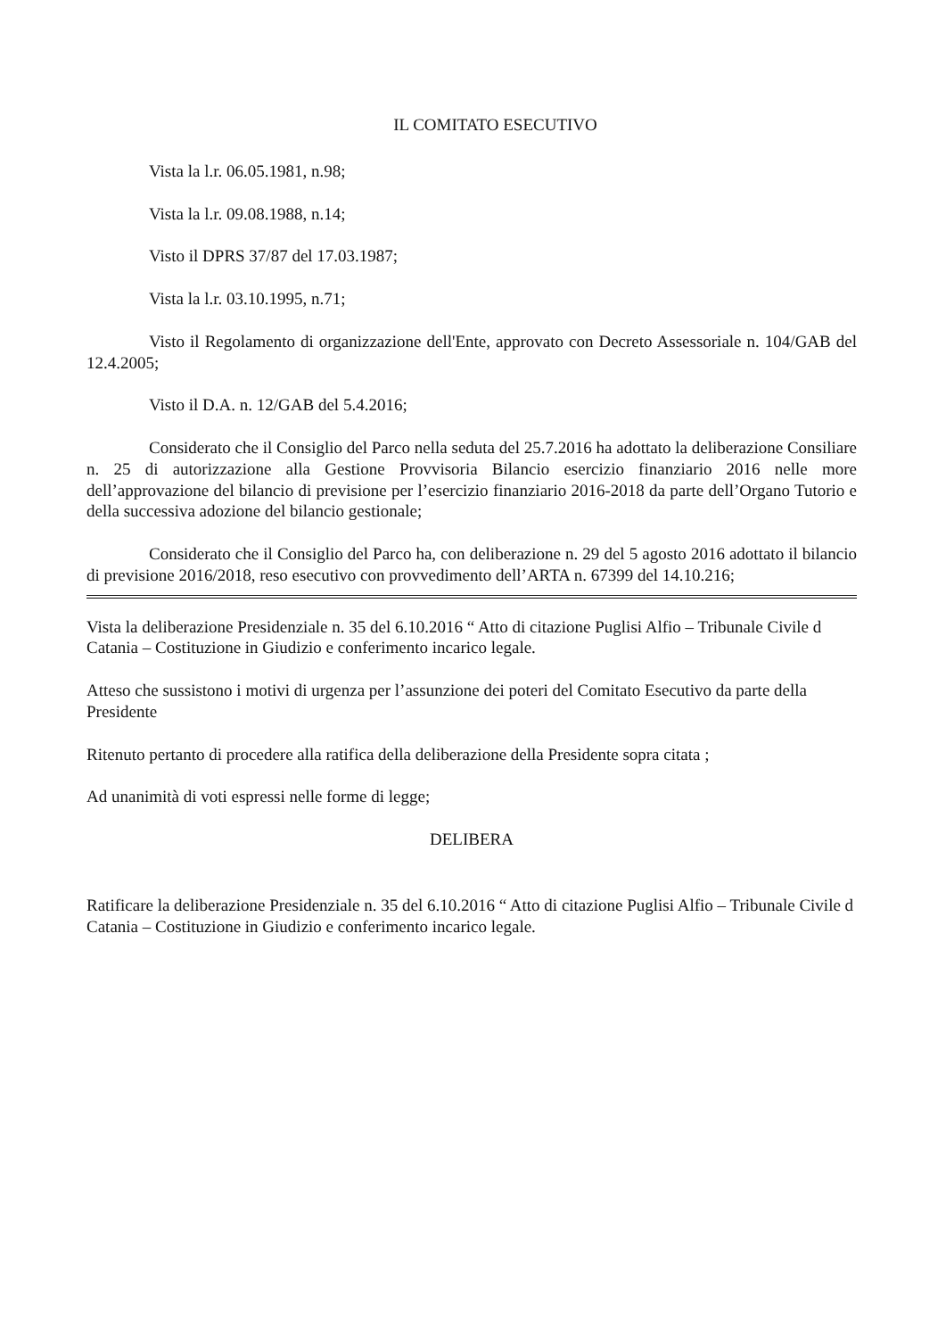IL COMITATO ESECUTIVO
Vista la l.r. 06.05.1981, n.98;
Vista la l.r. 09.08.1988, n.14;
Visto il DPRS 37/87 del 17.03.1987;
Vista la l.r. 03.10.1995, n.71;
Visto il Regolamento di organizzazione dell'Ente, approvato con Decreto Assessoriale n. 104/GAB del 12.4.2005;
Visto il D.A. n. 12/GAB del 5.4.2016;
Considerato che il Consiglio del Parco nella seduta del 25.7.2016 ha adottato la deliberazione Consiliare n. 25 di autorizzazione alla Gestione Provvisoria Bilancio esercizio finanziario 2016 nelle more dell’approvazione del bilancio di previsione per l’esercizio finanziario 2016-2018 da parte dell’Organo Tutorio e della successiva adozione del bilancio gestionale;
Considerato che il Consiglio del Parco ha, con deliberazione n. 29 del 5 agosto 2016 adottato il bilancio di previsione 2016/2018, reso esecutivo con provvedimento dell’ARTA n. 67399 del 14.10.216;
Vista la deliberazione Presidenziale n. 35 del 6.10.2016 “ Atto di citazione Puglisi Alfio – Tribunale Civile d Catania – Costituzione in Giudizio e conferimento incarico legale.
Atteso che sussistono i motivi di urgenza per l’assunzione dei poteri del Comitato Esecutivo da parte della Presidente
Ritenuto pertanto di procedere alla ratifica della deliberazione della Presidente sopra citata ;
Ad unanimità di voti espressi nelle forme di legge;
DELIBERA
Ratificare la deliberazione Presidenziale n. 35 del 6.10.2016 “ Atto di citazione Puglisi Alfio – Tribunale Civile d Catania – Costituzione in Giudizio e conferimento incarico legale.